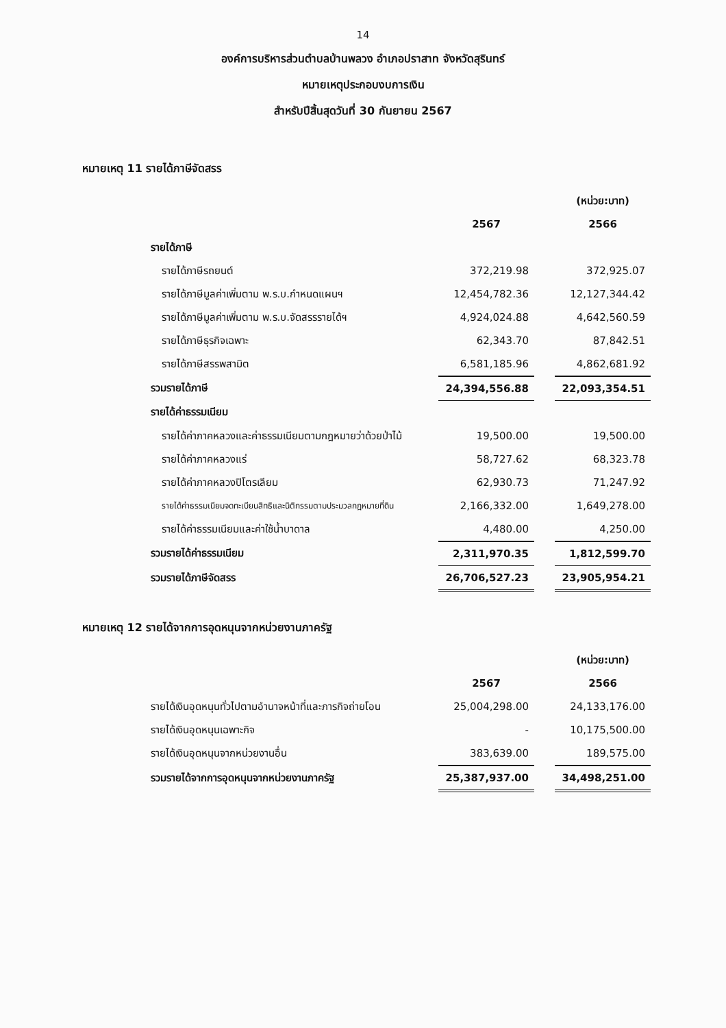14
องค์การบริหารส่วนตำบลบ้านพลวง อำเภอปราสาท จังหวัดสุรินทร์
หมายเหตุประกอบงบการเงิน
สำหรับปีสิ้นสุดวันที่ 30 กันยายน 2567
หมายเหตุ 11 รายได้ภาษีจัดสรร
| | | | (หน่วย:บาท) |
| | 2567 | | 2566 |
| รายได้ภาษี | | | |
| รายได้ภาษีรถยนต์ | 372,219.98 | | 372,925.07 |
| รายได้ภาษีมูลค่าเพิ่มตาม พ.ร.บ.กำหนดแผนฯ | 12,454,782.36 | | 12,127,344.42 |
| รายได้ภาษีมูลค่าเพิ่มตาม พ.ร.บ.จัดสรรรายได้ฯ | 4,924,024.88 | | 4,642,560.59 |
| รายได้ภาษีธุรกิจเฉพาะ | 62,343.70 | | 87,842.51 |
| รายได้ภาษีสรรพสามิต | 6,581,185.96 | | 4,862,681.92 |
| รวมรายได้ภาษี | 24,394,556.88 | | 22,093,354.51 |
| รายได้ค่าธรรมเนียม | | | |
| รายได้ค่าภาคหลวงและค่าธรรมเนียมตามกฎหมายว่าด้วยป่าไม้ | 19,500.00 | | 19,500.00 |
| รายได้ค่าภาคหลวงแร่ | 58,727.62 | | 68,323.78 |
| รายได้ค่าภาคหลวงปิโตรเลียม | 62,930.73 | | 71,247.92 |
| รายได้ค่าธรรมเนียมจดทะเบียนสิทธิและนิติกรรมตามประมวลกฎหมายที่ดิน | 2,166,332.00 | | 1,649,278.00 |
| รายได้ค่าธรรมเนียมและค่าใช้น้ำบาดาล | 4,480.00 | | 4,250.00 |
| รวมรายได้ค่าธรรมเนียม | 2,311,970.35 | | 1,812,599.70 |
| รวมรายได้ภาษีจัดสรร | 26,706,527.23 | | 23,905,954.21 |
หมายเหตุ 12 รายได้จากการอุดหนุนจากหน่วยงานภาครัฐ
| | | | (หน่วย:บาท) |
| | 2567 | | 2566 |
| รายได้เงินอุดหนุนทั่วไปตามอำนาจหน้าที่และภารกิจถ่ายโอน | 25,004,298.00 | | 24,133,176.00 |
| รายได้เงินอุดหนุนเฉพาะกิจ | - | | 10,175,500.00 |
| รายได้เงินอุดหนุนจากหน่วยงานอื่น | 383,639.00 | | 189,575.00 |
| รวมรายได้จากการอุดหนุนจากหน่วยงานภาครัฐ | 25,387,937.00 | | 34,498,251.00 |